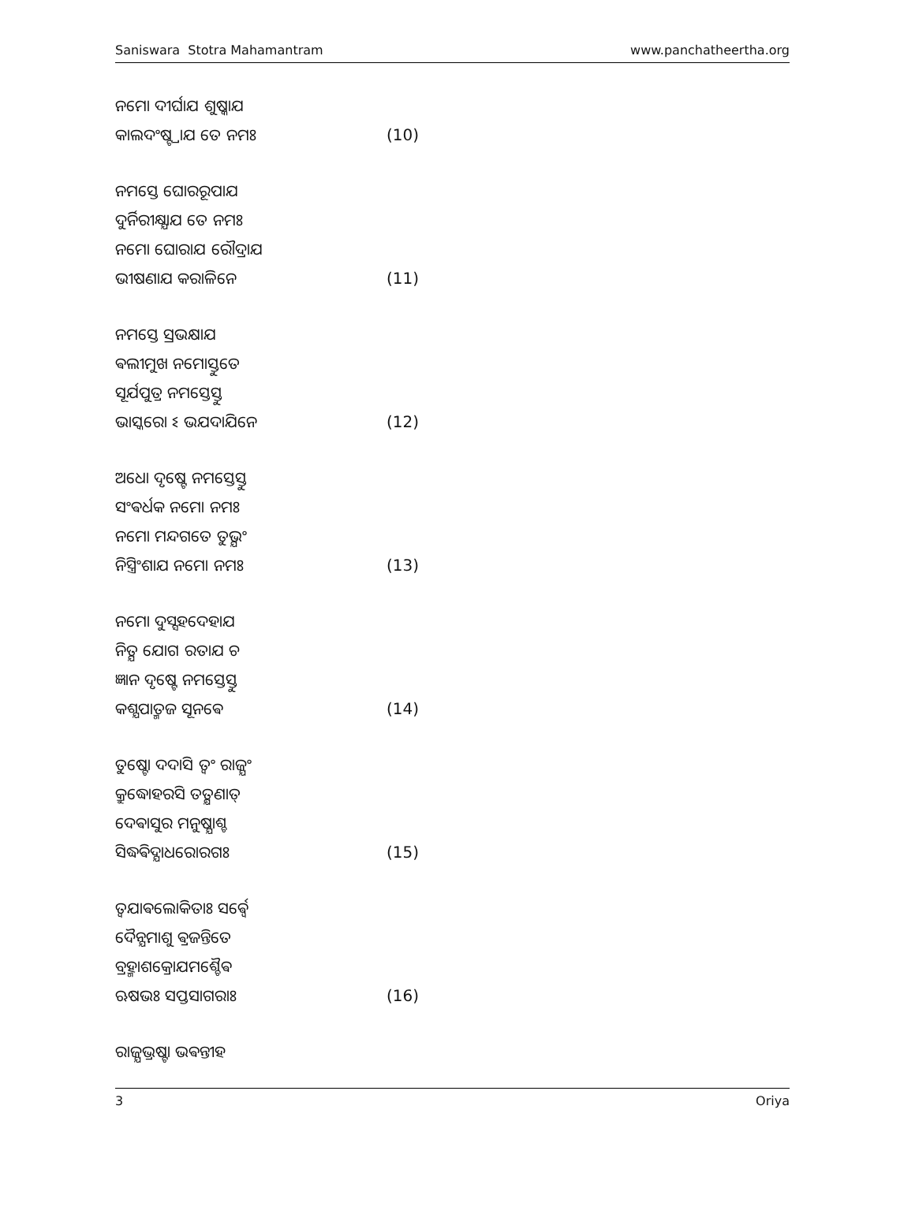Saniswara Stotra Mahamantram www.panchatheertha.org
ନମୋ ଦୀର୍ଘାଯ ଶୁଷ୍କାଯ
କାଲଦଂଷ୍ଟ୍ରାଯ ତେ ନମଃ (10)
ନମସ୍ତେ ଘୋରରୂପାଯ
ଦୁର୍ନିରୀକ୍ଷ୍ଯାଯ ତେ ନମଃ
ନମୋ ଘୋରାଯ ରୌଦ୍ରାଯ
ଭୀଷଣାଯ କରାଳିନେ (11)
ନମସ୍ତେ ସ୍ରଭକ୍ଷାଯ
ଵଲୀମୁଖ ନମୋସ୍ତୁତେ
ସୂର୍ଯପୁତ୍ର ନମସ୍ତେସ୍ତୁ
ଭାସ୍କରୋ ଽ ଭଯଦାଯିନେ (12)
ଅଧୋ ଦୃଷ୍ଟେ ନମସ୍ତେସ୍ତୁ
ସଂଵର୍ଧକ ନମୋ ନମଃ
ନମୋ ମନ୍ଦଗତେ ତୁଭ୍ଯଂ
ନିସ୍ତ୍ରିଂଶାଯ ନମୋ ନମଃ (13)
ନମୋ ଦୁସ୍ସହଦେହାଯ
ନିତ୍ଯ ଯୋଗ ରତାଯ ଚ
ଜ୍ଞାନ ଦୃଷ୍ଟେ ନମସ୍ତେସ୍ତୁ
କଶ୍ଯପାତ୍ମଜ ସୂନଵେ (14)
ତୁଷ୍ଟୋ ଦଦାସି ତ୍ଵଂ ରାଜ୍ଯଂ
କ୍ରୁଦ୍ଧୋହରସି ତତ୍କ୍ଷଣାତ୍
ଦେଵାସୁର ମନୁଷ୍ଯାଶ୍ଚ
ସିଦ୍ଧଵିଦ୍ଯାଧରୋରଗଃ (15)
ତ୍ଵଯାଵଲୋକିତାଃ ସର୍ଵ୍ଵେ
ଦୈନ୍ଯମାଶୁ ଵ୍ରଜନ୍ତିତେ
ବ୍ରହ୍ମାଶକ୍ରୋଯମଶ୍ଚୈଵ
ଋଷଭଃ ସପ୍ତସାଗରାଃ (16)
ରାଜ୍ଯଭ୍ରଷ୍ଟା ଭଵନ୍ତୀହ
3 Oriya